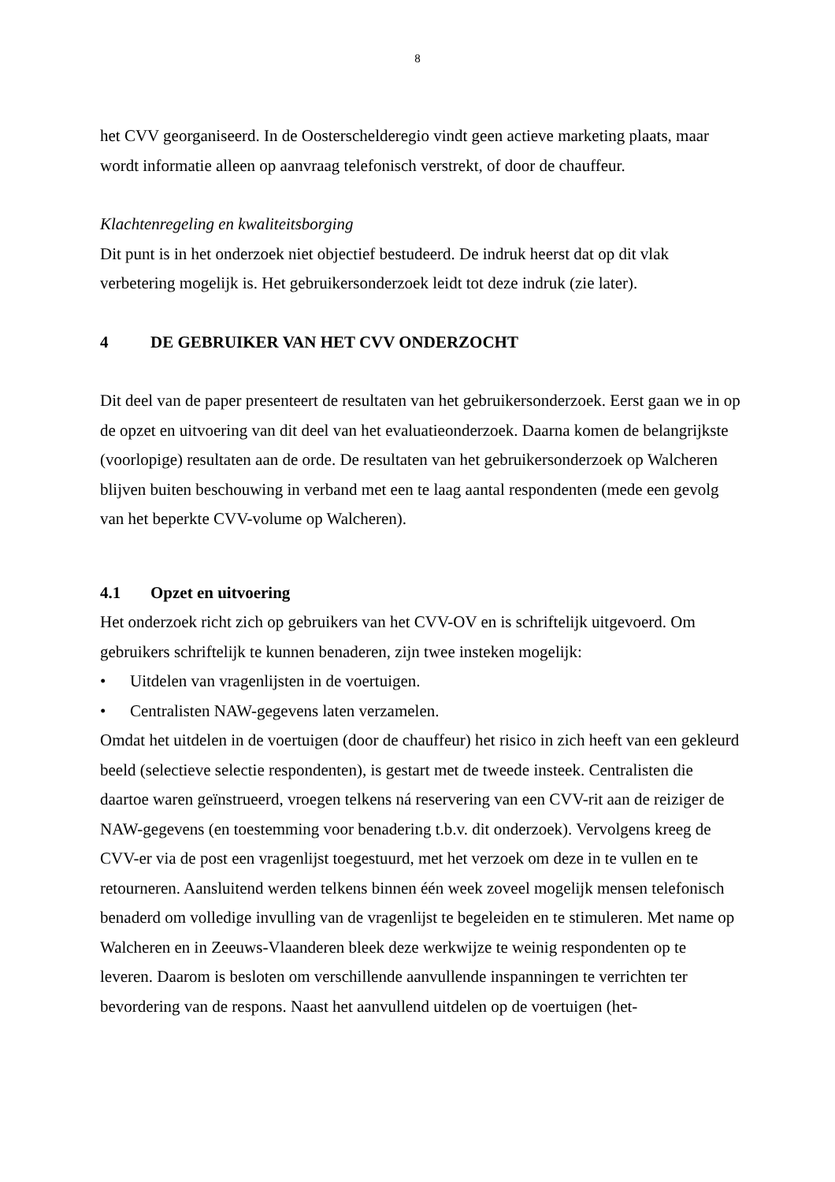8
het CVV georganiseerd. In de Oosterschelderegio vindt geen actieve marketing plaats, maar wordt informatie alleen op aanvraag telefonisch verstrekt, of door de chauffeur.
Klachtenregeling en kwaliteitsborging
Dit punt is in het onderzoek niet objectief bestudeerd. De indruk heerst dat op dit vlak verbetering mogelijk is. Het gebruikersonderzoek leidt tot deze indruk (zie later).
4 DE GEBRUIKER VAN HET CVV ONDERZOCHT
Dit deel van de paper presenteert de resultaten van het gebruikersonderzoek. Eerst gaan we in op de opzet en uitvoering van dit deel van het evaluatieonderzoek. Daarna komen de belangrijkste (voorlopige) resultaten aan de orde. De resultaten van het gebruikersonderzoek op Walcheren blijven buiten beschouwing in verband met een te laag aantal respondenten (mede een gevolg van het beperkte CVV-volume op Walcheren).
4.1 Opzet en uitvoering
Het onderzoek richt zich op gebruikers van het CVV-OV en is schriftelijk uitgevoerd. Om gebruikers schriftelijk te kunnen benaderen, zijn twee insteken mogelijk:
• Uitdelen van vragenlijsten in de voertuigen.
• Centralisten NAW-gegevens laten verzamelen.
Omdat het uitdelen in de voertuigen (door de chauffeur) het risico in zich heeft van een gekleurd beeld (selectieve selectie respondenten), is gestart met de tweede insteek. Centralisten die daartoe waren geïnstrueerd, vroegen telkens ná reservering van een CVV-rit aan de reiziger de NAW-gegevens (en toestemming voor benadering t.b.v. dit onderzoek). Vervolgens kreeg de CVV-er via de post een vragenlijst toegestuurd, met het verzoek om deze in te vullen en te retourneren. Aansluitend werden telkens binnen één week zoveel mogelijk mensen telefonisch benaderd om volledige invulling van de vragenlijst te begeleiden en te stimuleren. Met name op Walcheren en in Zeeuws-Vlaanderen bleek deze werkwijze te weinig respondenten op te leveren. Daarom is besloten om verschillende aanvullende inspanningen te verrichten ter bevordering van de respons. Naast het aanvullend uitdelen op de voertuigen (het-